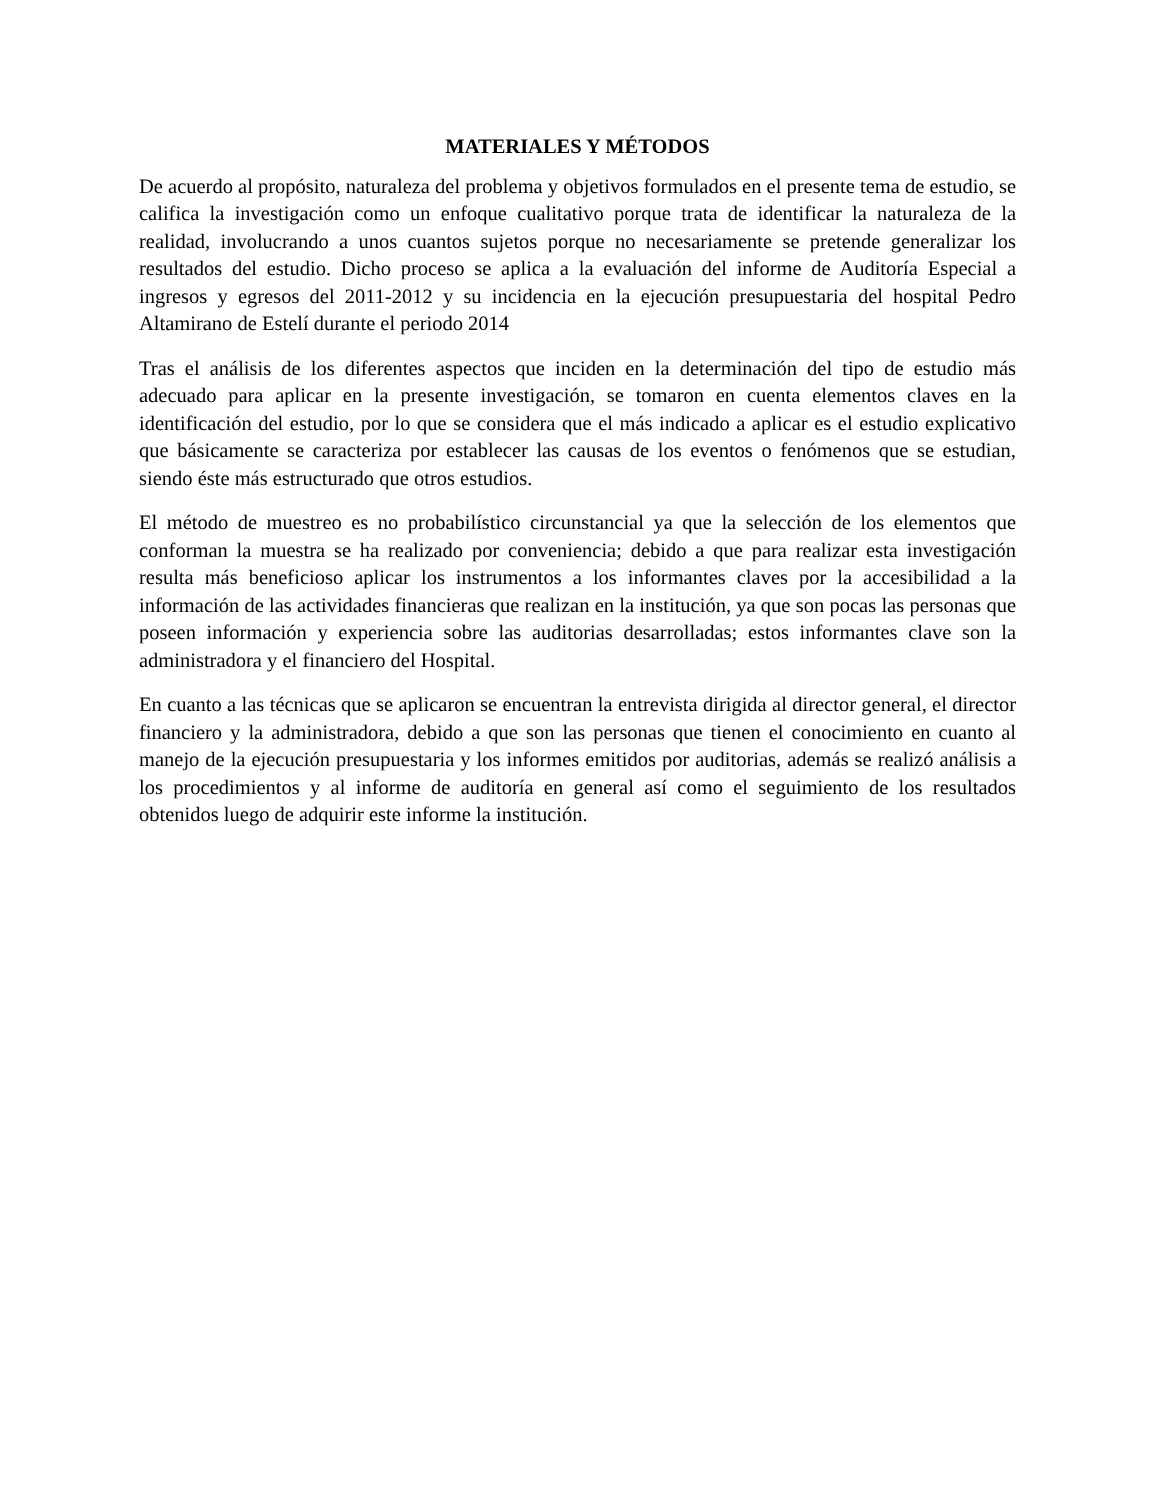MATERIALES Y MÉTODOS
De acuerdo al propósito, naturaleza del problema y objetivos formulados en el presente tema de estudio, se califica la investigación como un enfoque cualitativo porque trata de identificar la naturaleza de la realidad, involucrando a unos cuantos sujetos porque no necesariamente se pretende generalizar los resultados del estudio. Dicho proceso se aplica a la evaluación del informe de Auditoría Especial a ingresos y egresos del 2011-2012 y su incidencia en la ejecución presupuestaria del hospital Pedro Altamirano de Estelí durante el periodo 2014
Tras el análisis de los diferentes aspectos que inciden en la determinación del tipo de estudio más adecuado para aplicar en la presente investigación, se tomaron en cuenta elementos claves en la identificación del estudio, por lo que se considera que el más indicado a aplicar es el estudio explicativo que básicamente se caracteriza por establecer las causas de los eventos o fenómenos que se estudian, siendo éste más estructurado que otros estudios.
El método de muestreo es no probabilístico circunstancial ya que la selección de los elementos que conforman la muestra se ha realizado por conveniencia; debido a que para realizar esta investigación resulta más beneficioso aplicar los instrumentos a los informantes claves por la accesibilidad a la información de las actividades financieras que realizan en la institución, ya que son pocas las personas que poseen información y experiencia sobre las auditorias desarrolladas; estos informantes clave son la administradora y el financiero del Hospital.
En cuanto a las técnicas que se aplicaron se encuentran la entrevista dirigida al director general, el director financiero y la administradora, debido a que son las personas que tienen el conocimiento en cuanto al manejo de la ejecución presupuestaria y los informes emitidos por auditorias, además se realizó análisis a los procedimientos y al informe de auditoría en general así como el seguimiento de los resultados obtenidos luego de adquirir este informe la institución.